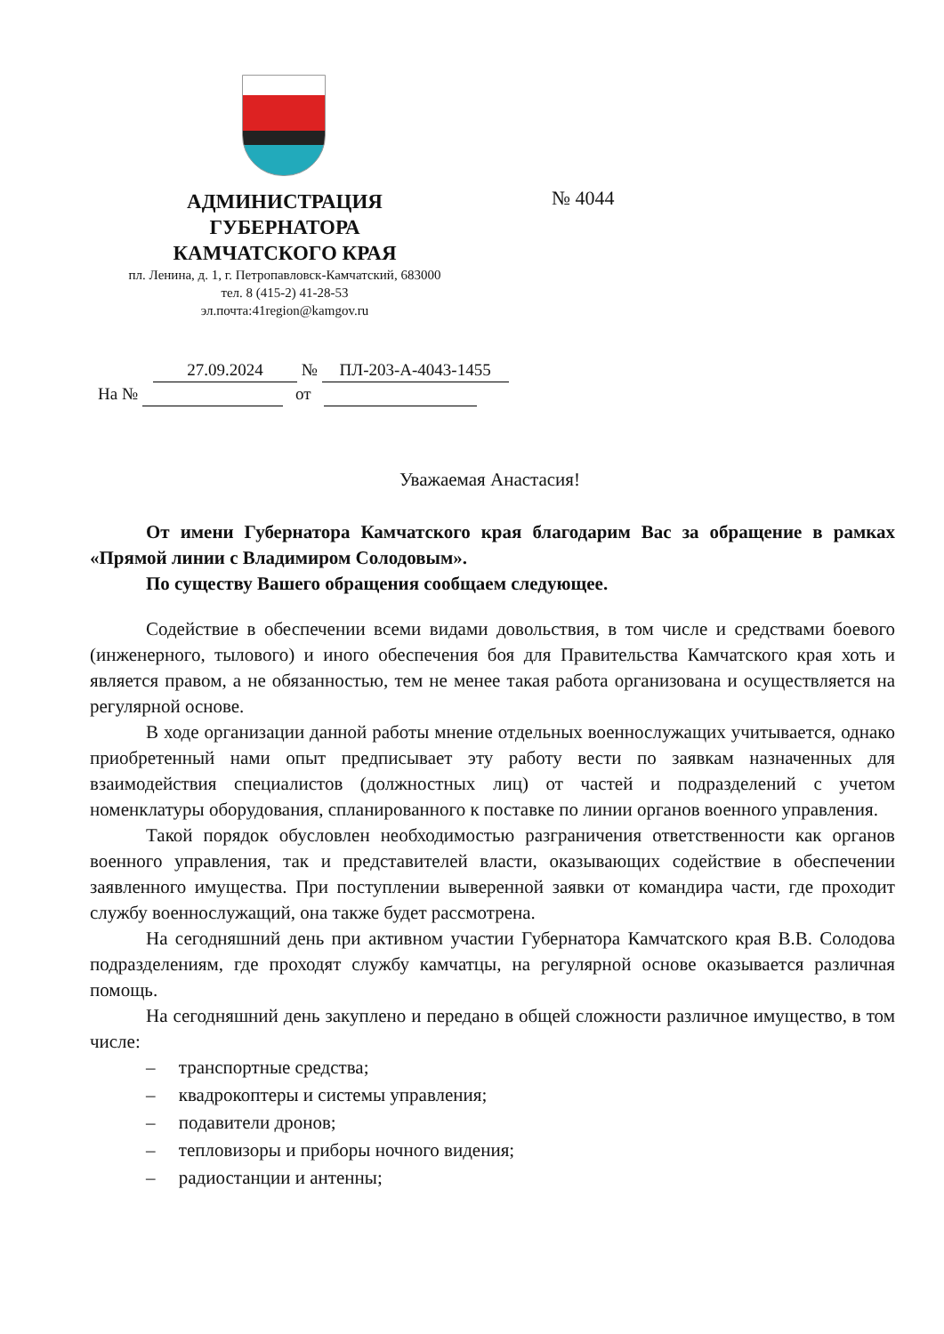АДМИНИСТРАЦИЯ
ГУБЕРНАТОРА
КАМЧАТСКОГО КРАЯ
пл. Ленина, д. 1, г. Петропавловск-Камчатский, 683000
тел. 8 (415-2) 41-28-53
эл.почта:41region@kamgov.ru
№ 4044
27.09.2024 № ПЛ-203-А-4043-1455
На № от
Уважаемая Анастасия!
От имени Губернатора Камчатского края благодарим Вас за обращение в рамках «Прямой линии с Владимиром Солодовым».
По существу Вашего обращения сообщаем следующее.
Содействие в обеспечении всеми видами довольствия, в том числе и средствами боевого (инженерного, тылового) и иного обеспечения боя для Правительства Камчатского края хоть и является правом, а не обязанностью, тем не менее такая работа организована и осуществляется на регулярной основе.
В ходе организации данной работы мнение отдельных военнослужащих учитывается, однако приобретенный нами опыт предписывает эту работу вести по заявкам назначенных для взаимодействия специалистов (должностных лиц) от частей и подразделений с учетом номенклатуры оборудования, спланированного к поставке по линии органов военного управления.
Такой порядок обусловлен необходимостью разграничения ответственности как органов военного управления, так и представителей власти, оказывающих содействие в обеспечении заявленного имущества. При поступлении выверенной заявки от командира части, где проходит службу военнослужащий, она также будет рассмотрена.
На сегодняшний день при активном участии Губернатора Камчатского края В.В. Солодова подразделениям, где проходят службу камчатцы, на регулярной основе оказывается различная помощь.
На сегодняшний день закуплено и передано в общей сложности различное имущество, в том числе:
– транспортные средства;
– квадрокоптеры и системы управления;
– подавители дронов;
– тепловизоры и приборы ночного видения;
– радиостанции и антенны;